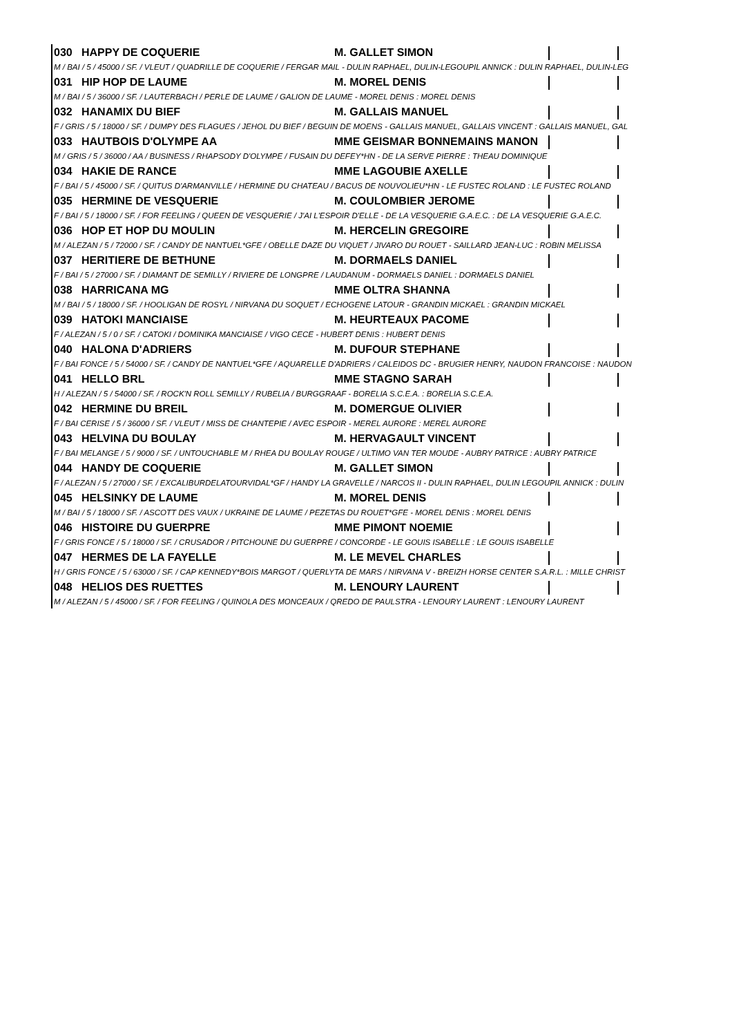030 HAPPY DE COQUERIE M. GALLET SIMON
M / BAI / 5 / 45000 / SF. / VLEUT / QUADRILLE DE COQUERIE / FERGAR MAIL - DULIN RAPHAEL, DULIN-LEGOUPIL ANNICK : DULIN RAPHAEL, DULIN-LEG
031 HIP HOP DE LAUME M. MOREL DENIS
M / BAI / 5 / 36000 / SF. / LAUTERBACH / PERLE DE LAUME / GALION DE LAUME - MOREL DENIS : MOREL DENIS
032 HANAMIX DU BIEF M. GALLAIS MANUEL
F / GRIS / 5 / 18000 / SF. / DUMPY DES FLAGUES / JEHOL DU BIEF / BEGUIN DE MOENS - GALLAIS MANUEL, GALLAIS VINCENT : GALLAIS MANUEL, GAL
033 HAUTBOIS D'OLYMPE AA MME GEISMAR BONNEMAINS MANON
M / GRIS / 5 / 36000 / AA / BUSINESS / RHAPSODY D'OLYMPE / FUSAIN DU DEFEY*HN - DE LA SERVE PIERRE : THEAU DOMINIQUE
034 HAKIE DE RANCE MME LAGOUBIE AXELLE
F / BAI / 5 / 45000 / SF. / QUITUS D'ARMANVILLE / HERMINE DU CHATEAU / BACUS DE NOUVOLIEU*HN - LE FUSTEC ROLAND : LE FUSTEC ROLAND
035 HERMINE DE VESQUERIE M. COULOMBIER JEROME
F / BAI / 5 / 18000 / SF. / FOR FEELING / QUEEN DE VESQUERIE / J'AI L'ESPOIR D'ELLE - DE LA VESQUERIE G.A.E.C. : DE LA VESQUERIE G.A.E.C.
036 HOP ET HOP DU MOULIN M. HERCELIN GREGOIRE
M / ALEZAN / 5 / 72000 / SF. / CANDY DE NANTUEL*GFE / OBELLE DAZE DU VIQUET / JIVARO DU ROUET - SAILLARD JEAN-LUC : ROBIN MELISSA
037 HERITIERE DE BETHUNE M. DORMAELS DANIEL
F / BAI / 5 / 27000 / SF. / DIAMANT DE SEMILLY / RIVIERE DE LONGPRE / LAUDANUM - DORMAELS DANIEL : DORMAELS DANIEL
038 HARRICANA MG MME OLTRA SHANNA
M / BAI / 5 / 18000 / SF. / HOOLIGAN DE ROSYL / NIRVANA DU SOQUET / ECHOGENE LATOUR - GRANDIN MICKAEL : GRANDIN MICKAEL
039 HATOKI MANCIAISE M. HEURTEAUX PACOME
F / ALEZAN / 5 / 0 / SF. / CATOKI / DOMINIKA MANCIAISE / VIGO CECE - HUBERT DENIS : HUBERT DENIS
040 HALONA D'ADRIERS M. DUFOUR STEPHANE
F / BAI FONCE / 5 / 54000 / SF. / CANDY DE NANTUEL*GFE / AQUARELLE D'ADRIERS / CALEIDOS DC - BRUGIER HENRY, NAUDON FRANCOISE : NAUDON
041 HELLO BRL MME STAGNO SARAH
H / ALEZAN / 5 / 54000 / SF. / ROCK'N ROLL SEMILLY / RUBELIA / BURGGRAAF - BORELIA S.C.E.A. : BORELIA S.C.E.A.
042 HERMINE DU BREIL M. DOMERGUE OLIVIER
F / BAI CERISE / 5 / 36000 / SF. / VLEUT / MISS DE CHANTEPIE / AVEC ESPOIR - MEREL AURORE : MEREL AURORE
043 HELVINA DU BOULAY M. HERVAGAULT VINCENT
F / BAI MELANGE / 5 / 9000 / SF. / UNTOUCHABLE M / RHEA DU BOULAY ROUGE / ULTIMO VAN TER MOUDE - AUBRY PATRICE : AUBRY PATRICE
044 HANDY DE COQUERIE M. GALLET SIMON
F / ALEZAN / 5 / 27000 / SF. / EXCALIBURDELATOURVIDAL*GF / HANDY LA GRAVELLE / NARCOS II - DULIN RAPHAEL, DULIN LEGOUPIL ANNICK : DULIN
045 HELSINKY DE LAUME M. MOREL DENIS
M / BAI / 5 / 18000 / SF. / ASCOTT DES VAUX / UKRAINE DE LAUME / PEZETAS DU ROUET*GFE - MOREL DENIS : MOREL DENIS
046 HISTOIRE DU GUERPRE MME PIMONT NOEMIE
F / GRIS FONCE / 5 / 18000 / SF. / CRUSADOR / PITCHOUNE DU GUERPRE / CONCORDE - LE GOUIS ISABELLE : LE GOUIS ISABELLE
047 HERMES DE LA FAYELLE M. LE MEVEL CHARLES
H / GRIS FONCE / 5 / 63000 / SF. / CAP KENNEDY*BOIS MARGOT / QUERLYTA DE MARS / NIRVANA V - BREIZH HORSE CENTER S.A.R.L. : MILLE CHRIST
048 HELIOS DES RUETTES M. LENOURY LAURENT
M / ALEZAN / 5 / 45000 / SF. / FOR FEELING / QUINOLA DES MONCEAUX / QREDO DE PAULSTRA - LENOURY LAURENT : LENOURY LAURENT